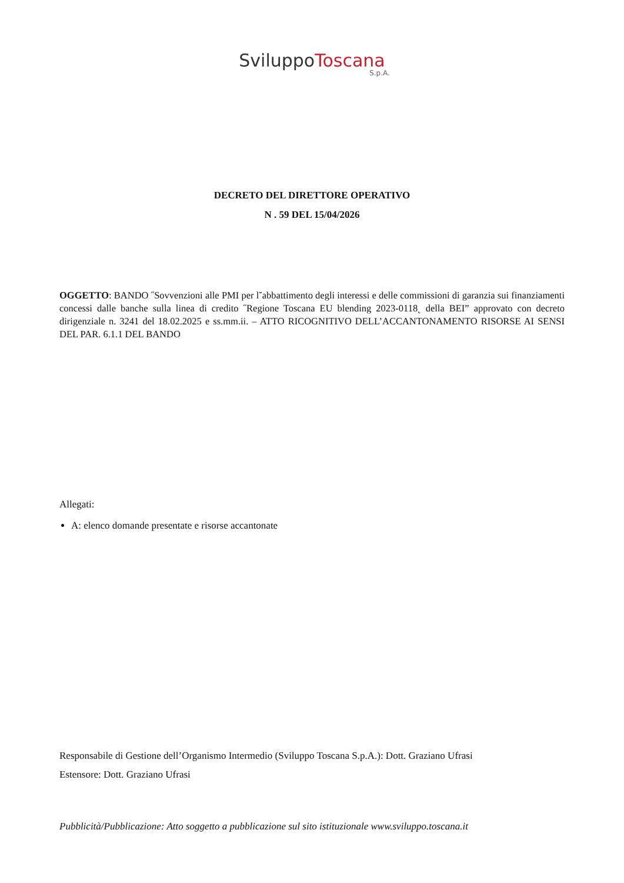SviluppoToscana
S.p.A.
DECRETO DEL DIRETTORE OPERATIVO
N . 59 DEL 15/04/2026
OGGETTO: BANDO ˝Sovvenzioni alle PMI per l˘abbattimento degli interessi e delle commissioni di garanzia sui finanziamenti concessi dalle banche sulla linea di credito ˝Regione Toscana EU blending 2023-0118˛ della BEI” approvato con decreto dirigenziale n. 3241 del 18.02.2025 e ss.mm.ii. – ATTO RICOGNITIVO DELL’ACCANTONAMENTO RISORSE AI SENSI DEL PAR. 6.1.1 DEL BANDO
Allegati:
A: elenco domande presentate e risorse accantonate
Responsabile di Gestione dell’Organismo Intermedio (Sviluppo Toscana S.p.A.): Dott. Graziano Ufrasi
Estensore: Dott. Graziano Ufrasi
Pubblicità/Pubblicazione: Atto soggetto a pubblicazione sul sito istituzionale www.sviluppo.toscana.it